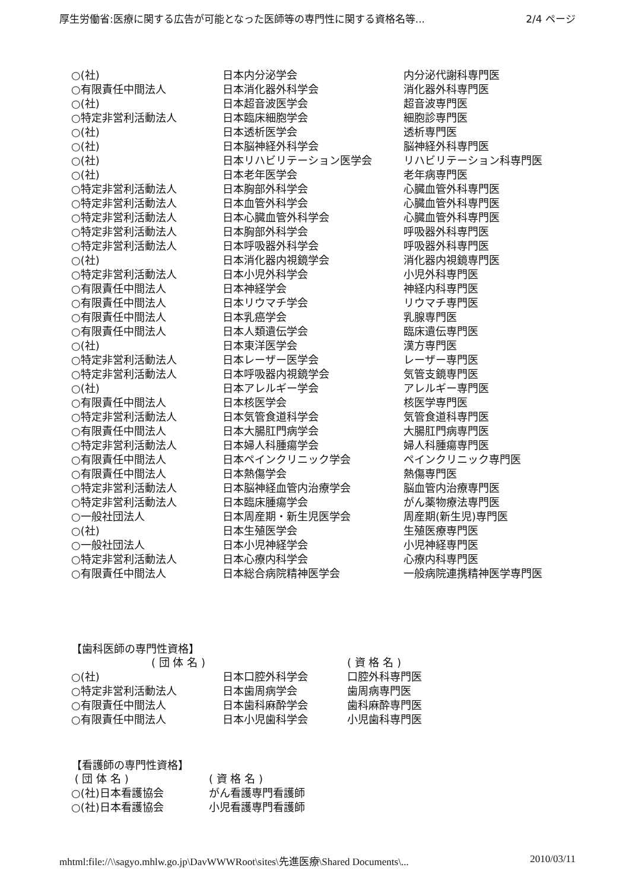厚生労働省:医療に関する広告が可能となった医師等の専門性に関する資格名等... 2/4 ページ
| ○(社) | 日本内分泌学会 | 内分泌代謝科専門医 |
| ○有限責任中間法人 | 日本消化器外科学会 | 消化器外科専門医 |
| ○(社) | 日本超音波医学会 | 超音波専門医 |
| ○特定非営利活動法人 | 日本臨床細胞学会 | 細胞診専門医 |
| ○(社) | 日本透析医学会 | 透析専門医 |
| ○(社) | 日本脳神経外科学会 | 脳神経外科専門医 |
| ○(社) | 日本リハビリテーション医学会 | リハビリテーション科専門医 |
| ○(社) | 日本老年医学会 | 老年病専門医 |
| ○特定非営利活動法人 | 日本胸部外科学会 | 心臓血管外科専門医 |
| ○特定非営利活動法人 | 日本血管外科学会 | 心臓血管外科専門医 |
| ○特定非営利活動法人 | 日本心臓血管外科学会 | 心臓血管外科専門医 |
| ○特定非営利活動法人 | 日本胸部外科学会 | 呼吸器外科専門医 |
| ○特定非営利活動法人 | 日本呼吸器外科学会 | 呼吸器外科専門医 |
| ○(社) | 日本消化器内視鏡学会 | 消化器内視鏡専門医 |
| ○特定非営利活動法人 | 日本小児外科学会 | 小児外科専門医 |
| ○有限責任中間法人 | 日本神経学会 | 神経内科専門医 |
| ○有限責任中間法人 | 日本リウマチ学会 | リウマチ専門医 |
| ○有限責任中間法人 | 日本乳癌学会 | 乳腺専門医 |
| ○有限責任中間法人 | 日本人類遺伝学会 | 臨床遺伝専門医 |
| ○(社) | 日本東洋医学会 | 漢方専門医 |
| ○特定非営利活動法人 | 日本レーザー医学会 | レーザー専門医 |
| ○特定非営利活動法人 | 日本呼吸器内視鏡学会 | 気管支鏡専門医 |
| ○(社) | 日本アレルギー学会 | アレルギー専門医 |
| ○有限責任中間法人 | 日本核医学会 | 核医学専門医 |
| ○特定非営利活動法人 | 日本気管食道科学会 | 気管食道科専門医 |
| ○有限責任中間法人 | 日本大腸肛門病学会 | 大腸肛門病専門医 |
| ○特定非営利活動法人 | 日本婦人科腫瘍学会 | 婦人科腫瘍専門医 |
| ○有限責任中間法人 | 日本ペインクリニック学会 | ペインクリニック専門医 |
| ○有限責任中間法人 | 日本熱傷学会 | 熱傷専門医 |
| ○特定非営利活動法人 | 日本脳神経血管内治療学会 | 脳血管内治療専門医 |
| ○特定非営利活動法人 | 日本臨床腫瘍学会 | がん薬物療法専門医 |
| ○一般社団法人 | 日本周産期・新生児医学会 | 周産期(新生児)専門医 |
| ○(社) | 日本生殖医学会 | 生殖医療専門医 |
| ○一般社団法人 | 日本小児神経学会 | 小児神経専門医 |
| ○特定非営利活動法人 | 日本心療内科学会 | 心療内科専門医 |
| ○有限責任中間法人 | 日本総合病院精神医学会 | 一般病院連携精神医学専門医 |
【歯科医師の専門性資格】
| | ( 団 体 名 ) | ( 資 格 名 ) |
| ○(社) | 日本口腔外科学会 | 口腔外科専門医 |
| ○特定非営利活動法人 | 日本歯周病学会 | 歯周病専門医 |
| ○有限責任中間法人 | 日本歯科麻酔学会 | 歯科麻酔専門医 |
| ○有限責任中間法人 | 日本小児歯科学会 | 小児歯科専門医 |
【看護師の専門性資格】
| ( 団 体 名 ) | ( 資 格 名 ) |
| ○(社)日本看護協会 | がん看護専門看護師 |
| ○(社)日本看護協会 | 小児看護専門看護師 |
mhtml:file://\\sagyo.mhlw.go.jp\DavWWWRoot\sites\先進医療\Shared Documents\... 2010/03/11